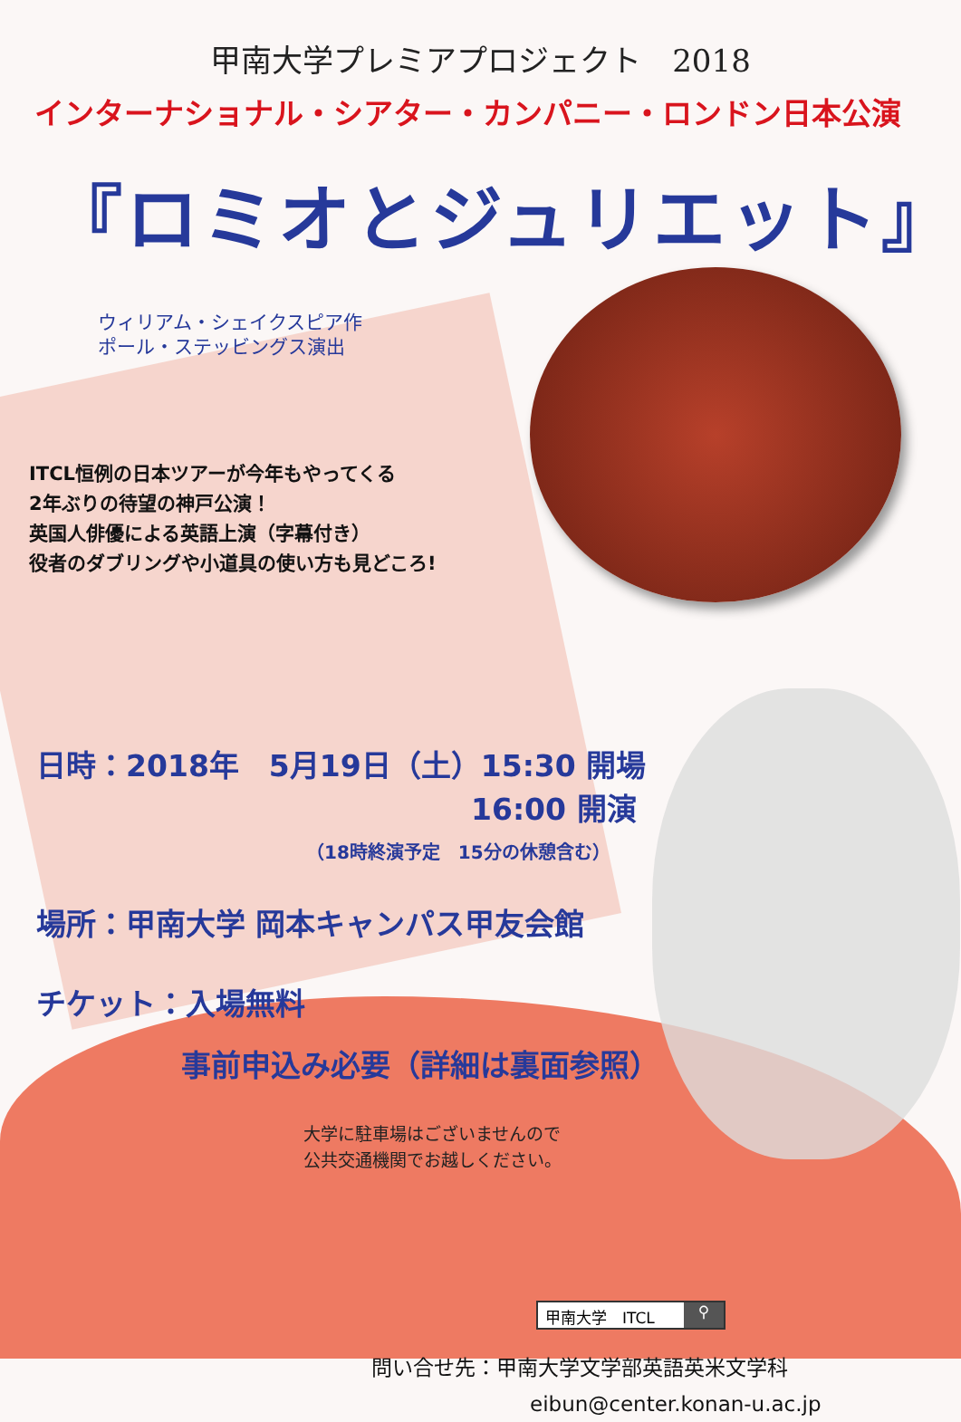甲南大学プレミアプロジェクト　2018
インターナショナル・シアター・カンパニー・ロンドン日本公演
『ロミオとジュリエット』
ウィリアム・シェイクスピア作
ポール・ステッビングス演出
ITCL恒例の日本ツアーが今年もやってくる
2年ぶりの待望の神戸公演！
英国人俳優による英語上演（字幕付き）
役者のダブリングや小道具の使い方も見どころ!
日時：2018年　5月19日（土）15:30 開場
16:00 開演
（18時終演予定　15分の休憩含む）
場所：甲南大学 岡本キャンパス甲友会館
チケット：入場無料
事前申込み必要（詳細は裏面参照）
大学に駐車場はございませんので
公共交通機関でお越しください。
甲南大学　ITCL ⚲
問い合せ先：甲南大学文学部英語英米文学科
eibun@center.konan-u.ac.jp